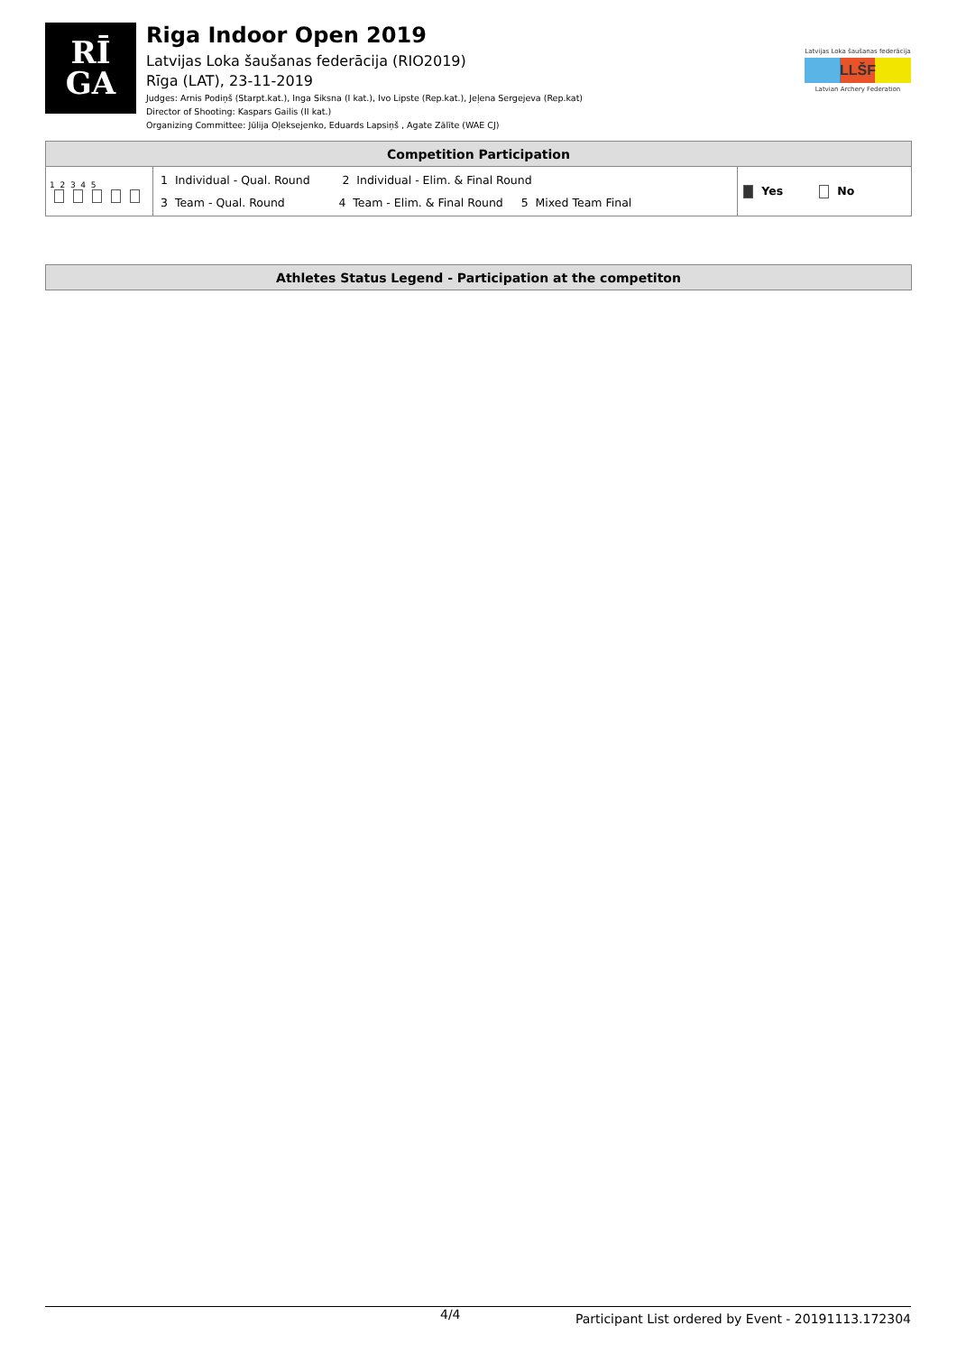RĪ
GA
Riga Indoor Open 2019
Latvijas Loka šaušanas federācija (RIO2019)
Rīga (LAT), 23-11-2019
Judges: Arnis Podiņš (Starpt.kat.), Inga Siksna (I kat.), Ivo Lipste (Rep.kat.), Jeļena Sergejeva (Rep.kat)
Director of Shooting: Kaspars Gailis (II kat.)
Organizing Committee: Jūlija Oļeksejenko, Eduards Lapsiņš , Agate Zālīte (WAE CJ)
Latvijas Loka šaušanas federācija
LLŠF
Latvian Archery Federation
| Competition Participation | | |
| --- | --- | --- |
| 1 2 3 4 5 | 1 Individual - Qual. Round 2 Individual - Elim. & Final Round 3 Team - Qual. Round 4 Team - Elim. & Final Round 5 Mixed Team Final | Yes No |
| Athletes Status Legend - Participation at the competiton |
| --- |
4/4 Participant List ordered by Event - 20191113.172304